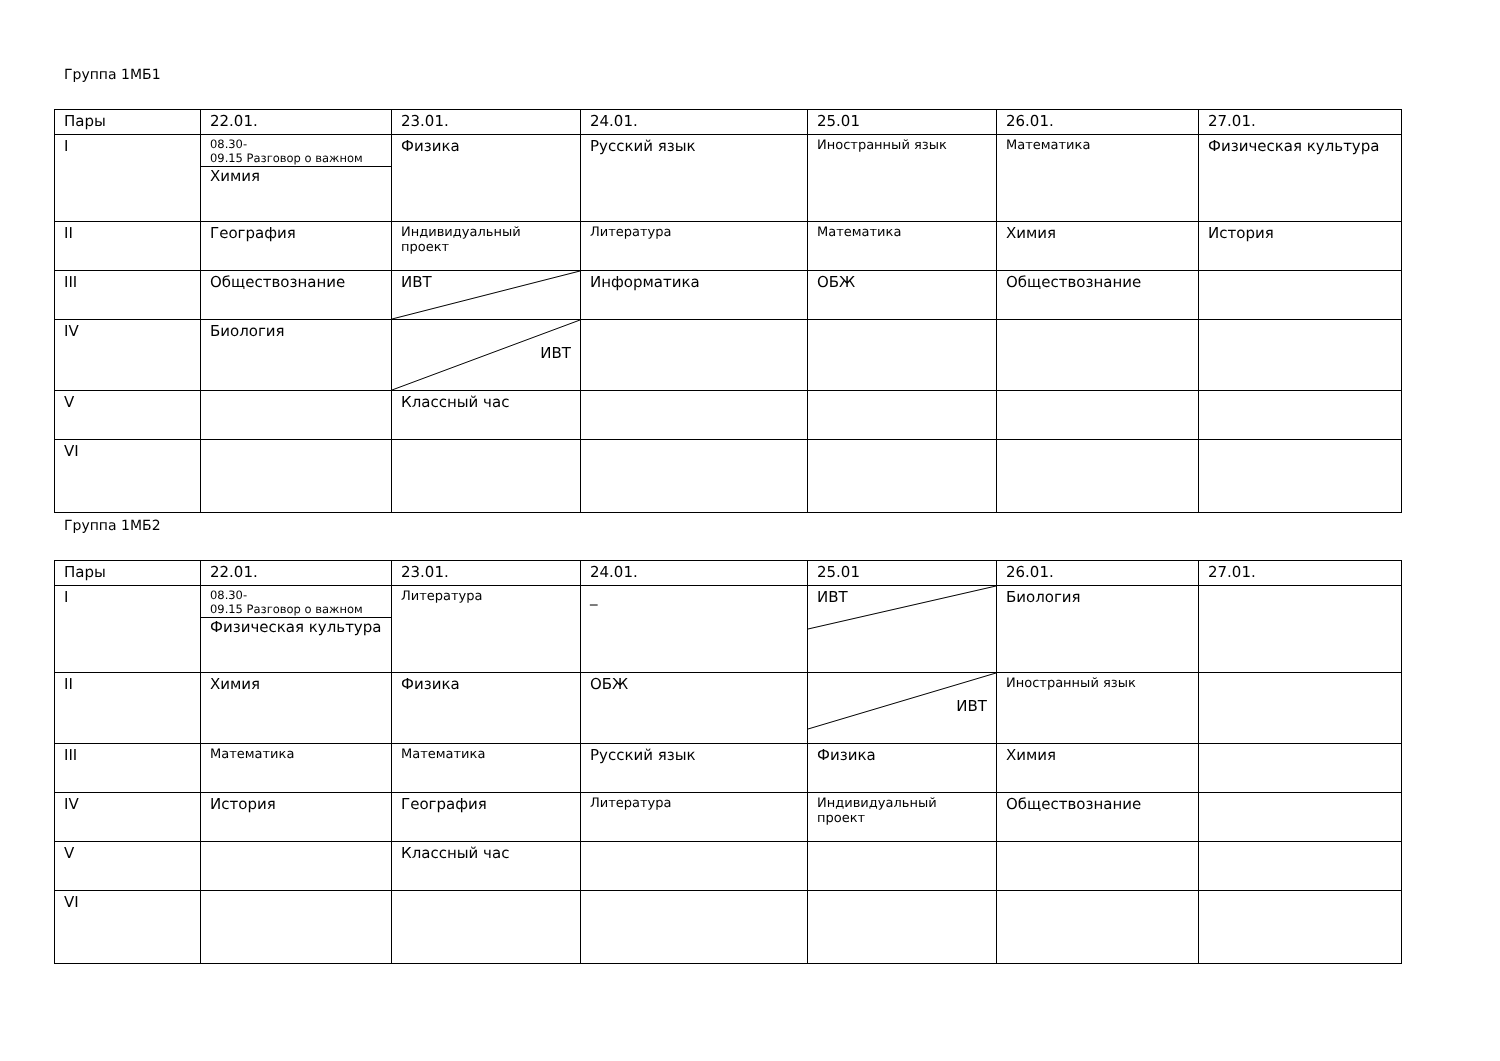Группа 1МБ1
| Пары | 22.01. | 23.01. | 24.01. | 25.01 | 26.01. | 27.01. |
| I | 08.30- 09.15 Разговор о важном Химия | Физика | Русский язык | Иностранный язык | Математика | Физическая культура |
| II | География | Индивидуальный проект | Литература | Математика | Химия | История |
| III | Обществознание | ИВТ | Информатика | ОБЖ | Обществознание | |
| IV | Биология | ИВТ | | | | |
| V | | Классный час | | | | |
| VI | | | | | | |
Группа 1МБ2
| Пары | 22.01. | 23.01. | 24.01. | 25.01 | 26.01. | 27.01. |
| I | 08.30- 09.15 Разговор о важном Физическая культура | Литература | _ | ИВТ | Биология | |
| II | Химия | Физика | ОБЖ | ИВТ | Иностранный язык | |
| III | Математика | Математика | Русский язык | Физика | Химия | |
| IV | История | География | Литература | Индивидуальный проект | Обществознание | |
| V | | Классный час | | | | |
| VI | | | | | | |